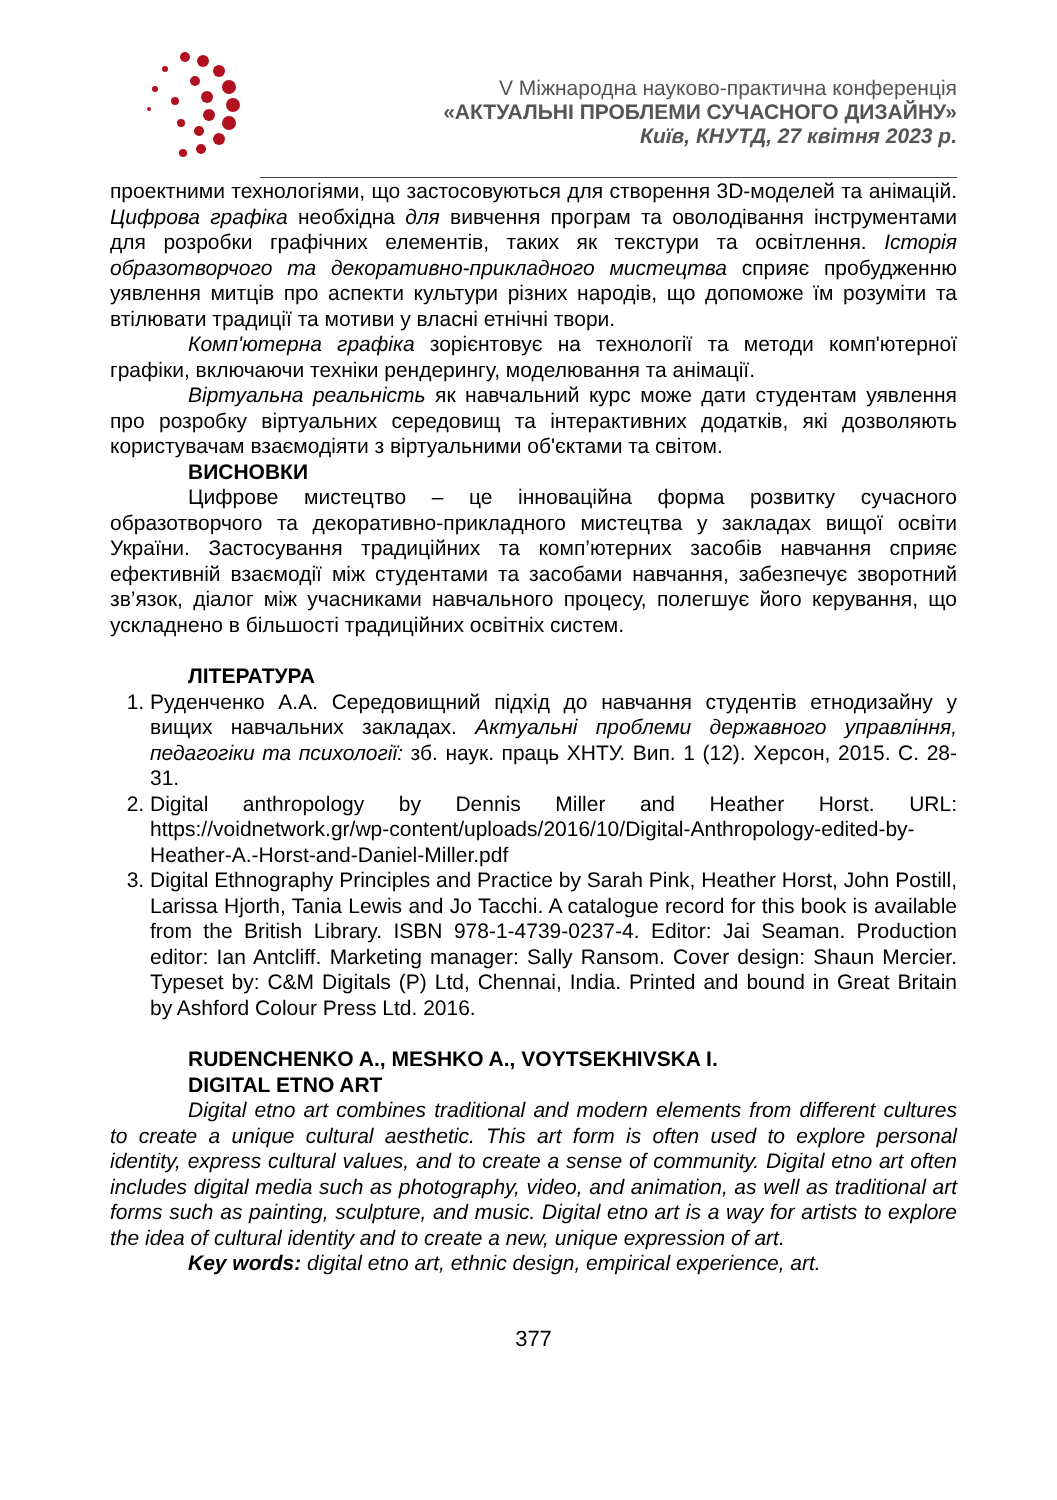V Міжнародна науково-практична конференція
«АКТУАЛЬНІ ПРОБЛЕМИ СУЧАСНОГО ДИЗАЙНУ»
Київ, КНУТД, 27 квітня 2023 р.
проектними технологіями, що застосовуються для створення 3D-моделей та анімацій. Цифрова графіка необхідна для вивчення програм та оволодівання інструментами для розробки графічних елементів, таких як текстури та освітлення. Історія образотворчого та декоративно-прикладного мистецтва сприяє пробудженню уявлення митців про аспекти культури різних народів, що допоможе їм розуміти та втілювати традиції та мотиви у власні етнічні твори.
Комп'ютерна графіка зорієнтовує на технології та методи комп'ютерної графіки, включаючи техніки рендерингу, моделювання та анімації.
Віртуальна реальність як навчальний курс може дати студентам уявлення про розробку віртуальних середовищ та інтерактивних додатків, які дозволяють користувачам взаємодіяти з віртуальними об'єктами та світом.
ВИСНОВКИ
Цифрове мистецтво – це інноваційна форма розвитку сучасного образотворчого та декоративно-прикладного мистецтва у закладах вищої освіти України. Застосування традиційних та комп’ютерних засобів навчання сприяє ефективній взаємодії між студентами та засобами навчання, забезпечує зворотний зв’язок, діалог між учасниками навчального процесу, полегшує його керування, що ускладнено в більшості традиційних освітніх систем.
ЛІТЕРАТУРА
1. Руденченко А.А. Середовищний підхід до навчання студентів етнодизайну у вищих навчальних закладах. Актуальні проблеми державного управління, педагогіки та психології: зб. наук. праць ХНТУ. Вип. 1 (12). Херсон, 2015. С. 28-31.
2. Digital anthropology by Dennis Miller and Heather Horst. URL: https://voidnetwork.gr/wp-content/uploads/2016/10/Digital-Anthropology-edited-by-Heather-A.-Horst-and-Daniel-Miller.pdf
3. Digital Ethnography Principles and Practice by Sarah Pink, Heather Horst, John Postill, Larissa Hjorth, Tania Lewis and Jo Tacchi. A catalogue record for this book is available from the British Library. ISBN 978-1-4739-0237-4. Editor: Jai Seaman. Production editor: Ian Antcliff. Marketing manager: Sally Ransom. Cover design: Shaun Mercier. Typeset by: C&M Digitals (P) Ltd, Chennai, India. Printed and bound in Great Britain by Ashford Colour Press Ltd. 2016.
RUDENCHENKO A., MESHKO A., VOYTSEKHIVSKA I.
DIGITAL ETNO ART
Digital etno art combines traditional and modern elements from different cultures to create a unique cultural aesthetic. This art form is often used to explore personal identity, express cultural values, and to create a sense of community. Digital etno art often includes digital media such as photography, video, and animation, as well as traditional art forms such as painting, sculpture, and music. Digital etno art is a way for artists to explore the idea of cultural identity and to create a new, unique expression of art.
Key words: digital etno art, ethnic design, empirical experience, art.
377